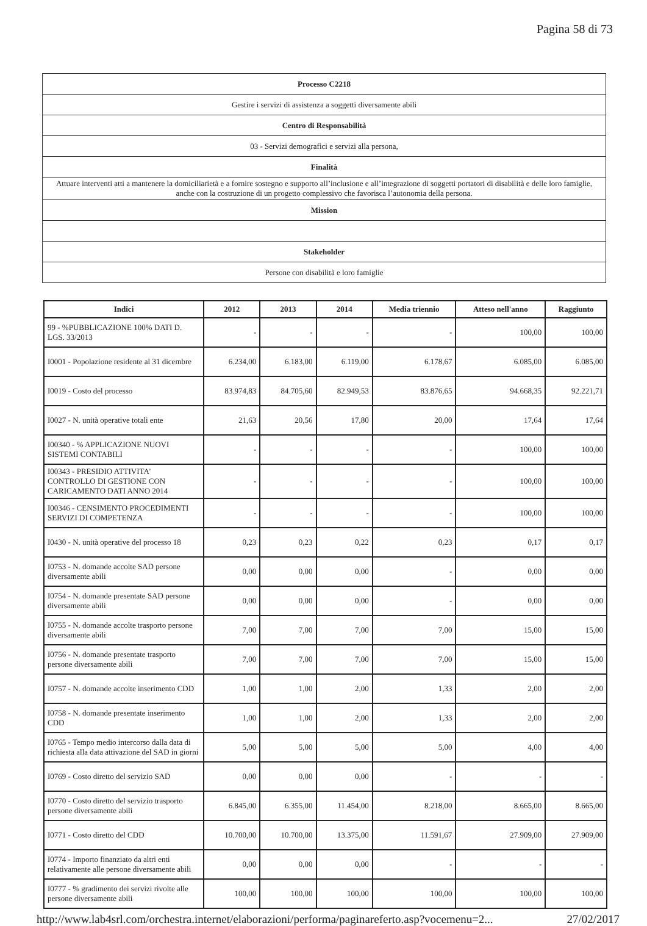Pagina 58 di 73
| Processo C2218 |
| Gestire i servizi di assistenza a soggetti diversamente abili |
| Centro di Responsabilità |
| 03 - Servizi demografici e servizi alla persona, |
| Finalità |
| Attuare interventi atti a mantenere la domiciliarietà e a fornire sostegno e supporto all’inclusione e all’integrazione di soggetti portatori di disabilità e delle loro famiglie, anche con la costruzione di un progetto complessivo che favorisca l’autonomia della persona. |
| Mission |
| Stakeholder |
| Persone con disabilità e loro famiglie |
| Indici | 2012 | 2013 | 2014 | Media triennio | Atteso nell'anno | Raggiunto |
| --- | --- | --- | --- | --- | --- | --- |
| 99 - %PUBBLICAZIONE 100% DATI D. LGS. 33/2013 | - | - | - | - | 100,00 | 100,00 |
| I0001 - Popolazione residente al 31 dicembre | 6.234,00 | 6.183,00 | 6.119,00 | 6.178,67 | 6.085,00 | 6.085,00 |
| I0019 - Costo del processo | 83.974,83 | 84.705,60 | 82.949,53 | 83.876,65 | 94.668,35 | 92.221,71 |
| I0027 - N. unità operative totali ente | 21,63 | 20,56 | 17,80 | 20,00 | 17,64 | 17,64 |
| I00340 - % APPLICAZIONE NUOVI SISTEMI CONTABILI | - | - | - | - | 100,00 | 100,00 |
| I00343 - PRESIDIO ATTIVITA' CONTROLLO DI GESTIONE CON CARICAMENTO DATI ANNO 2014 | - | - | - | - | 100,00 | 100,00 |
| I00346 - CENSIMENTO PROCEDIMENTI SERVIZI DI COMPETENZA | - | - | - | - | 100,00 | 100,00 |
| I0430 - N. unità operative del processo 18 | 0,23 | 0,23 | 0,22 | 0,23 | 0,17 | 0,17 |
| I0753 - N. domande accolte SAD persone diversamente abili | 0,00 | 0,00 | 0,00 | - | 0,00 | 0,00 |
| I0754 - N. domande presentate SAD persone diversamente abili | 0,00 | 0,00 | 0,00 | - | 0,00 | 0,00 |
| I0755 - N. domande accolte trasporto persone diversamente abili | 7,00 | 7,00 | 7,00 | 7,00 | 15,00 | 15,00 |
| I0756 - N. domande presentate trasporto persone diversamente abili | 7,00 | 7,00 | 7,00 | 7,00 | 15,00 | 15,00 |
| I0757 - N. domande accolte inserimento CDD | 1,00 | 1,00 | 2,00 | 1,33 | 2,00 | 2,00 |
| I0758 - N. domande presentate inserimento CDD | 1,00 | 1,00 | 2,00 | 1,33 | 2,00 | 2,00 |
| I0765 - Tempo medio intercorso dalla data di richiesta alla data attivazione del SAD in giorni | 5,00 | 5,00 | 5,00 | 5,00 | 4,00 | 4,00 |
| I0769 - Costo diretto del servizio SAD | 0,00 | 0,00 | 0,00 | - | - | - |
| I0770 - Costo diretto del servizio trasporto persone diversamente abili | 6.845,00 | 6.355,00 | 11.454,00 | 8.218,00 | 8.665,00 | 8.665,00 |
| I0771 - Costo diretto del CDD | 10.700,00 | 10.700,00 | 13.375,00 | 11.591,67 | 27.909,00 | 27.909,00 |
| I0774 - Importo finanziato da altri enti relativamente alle persone diversamente abili | 0,00 | 0,00 | 0,00 | - | - | - |
| I0777 - % gradimento dei servizi rivolte alle persone diversamente abili | 100,00 | 100,00 | 100,00 | 100,00 | 100,00 | 100,00 |
http://www.lab4srl.com/orchestra.internet/elaborazioni/performa/paginareferto.asp?vocemenu=2... 27/02/2017